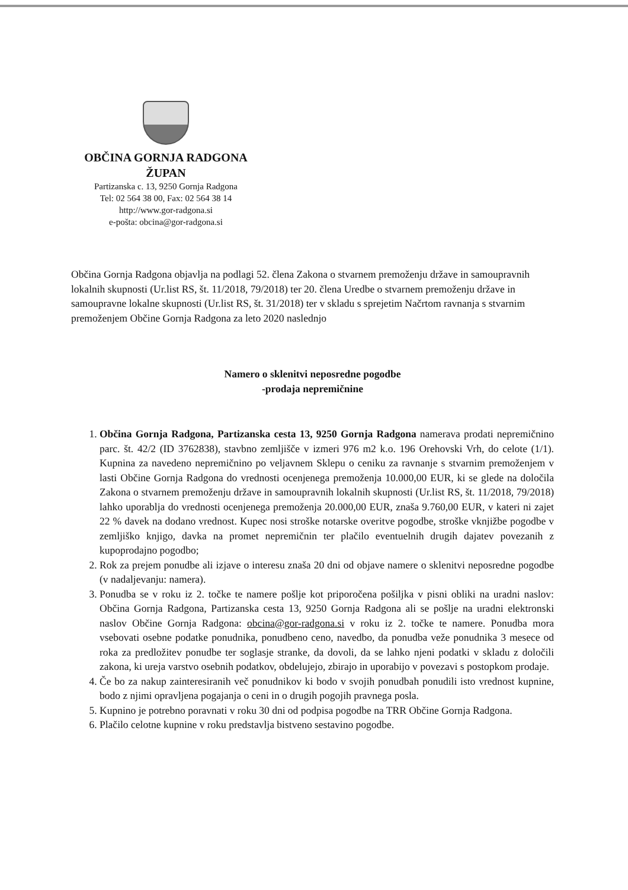OBČINA GORNJA RADGONA
ŽUPAN
Partizanska c. 13, 9250 Gornja Radgona
Tel: 02 564 38 00, Fax: 02 564 38 14
http://www.gor-radgona.si
e-pošta: obcina@gor-radgona.si
Občina Gornja Radgona objavlja na podlagi 52. člena Zakona o stvarnem premoženju države in samoupravnih lokalnih skupnosti (Ur.list RS, št. 11/2018, 79/2018) ter 20. člena Uredbe o stvarnem premoženju države in samoupravne lokalne skupnosti (Ur.list RS, št. 31/2018) ter v skladu s sprejetim Načrtom ravnanja s stvarnim premoženjem Občine Gornja Radgona za leto 2020 naslednjo
Namero o sklenitvi neposredne pogodbe
-prodaja nepremičnine
1. Občina Gornja Radgona, Partizanska cesta 13, 9250 Gornja Radgona namerava prodati nepremičnino parc. št. 42/2 (ID 3762838), stavbno zemljišče v izmeri 976 m2 k.o. 196 Orehovski Vrh, do celote (1/1). Kupnina za navedeno nepremičnino po veljavnem Sklepu o ceniku za ravnanje s stvarnim premoženjem v lasti Občine Gornja Radgona do vrednosti ocenjenega premoženja 10.000,00 EUR, ki se glede na določila Zakona o stvarnem premoženju države in samoupravnih lokalnih skupnosti (Ur.list RS, št. 11/2018, 79/2018) lahko uporablja do vrednosti ocenjenega premoženja 20.000,00 EUR, znaša 9.760,00 EUR, v kateri ni zajet 22 % davek na dodano vrednost. Kupec nosi stroške notarske overitve pogodbe, stroške vknjižbe pogodbe v zemljiško knjigo, davka na promet nepremičnin ter plačilo eventuelnih drugih dajatev povezanih z kupoprodajno pogodbo;
2. Rok za prejem ponudbe ali izjave o interesu znaša 20 dni od objave namere o sklenitvi neposredne pogodbe (v nadaljevanju: namera).
3. Ponudba se v roku iz 2. točke te namere pošlje kot priporočena pošiljka v pisni obliki na uradni naslov: Občina Gornja Radgona, Partizanska cesta 13, 9250 Gornja Radgona ali se pošlje na uradni elektronski naslov Občine Gornja Radgona: obcina@gor-radgona.si v roku iz 2. točke te namere. Ponudba mora vsebovati osebne podatke ponudnika, ponudbeno ceno, navedbo, da ponudba veže ponudnika 3 mesece od roka za predložitev ponudbe ter soglasje stranke, da dovoli, da se lahko njeni podatki v skladu z določili zakona, ki ureja varstvo osebnih podatkov, obdelujejo, zbirajo in uporabijo v povezavi s postopkom prodaje.
4. Če bo za nakup zainteresiranih več ponudnikov ki bodo v svojih ponudbah ponudili isto vrednost kupnine, bodo z njimi opravljena pogajanja o ceni in o drugih pogojih pravnega posla.
5. Kupnino je potrebno poravnati v roku 30 dni od podpisa pogodbe na TRR Občine Gornja Radgona.
6. Plačilo celotne kupnine v roku predstavlja bistveno sestavino pogodbe.